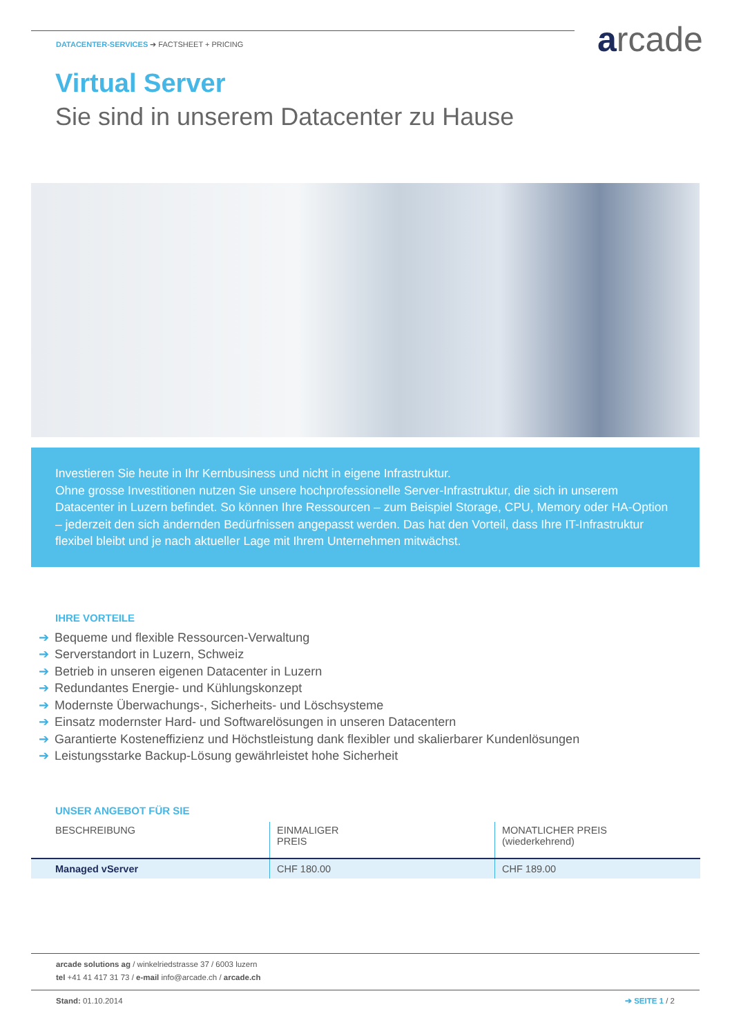arcade
DATACENTER-SERVICES ➔ FACTSHEET + PRICING
Virtual Server
Sie sind in unserem Datacenter zu Hause
Investieren Sie heute in Ihr Kernbusiness und nicht in eigene Infrastruktur.
Ohne grosse Investitionen nutzen Sie unsere hochprofessionelle Server-Infrastruktur, die sich in unserem Datacenter in Luzern befindet. So können Ihre Ressourcen – zum Beispiel Storage, CPU, Memory oder HA-Option – jederzeit den sich ändernden Bedürfnissen angepasst werden. Das hat den Vorteil, dass Ihre IT-Infrastruktur flexibel bleibt und je nach aktueller Lage mit Ihrem Unternehmen mitwächst.
IHRE VORTEILE
➔ Bequeme und flexible Ressourcen-Verwaltung
➔ Serverstandort in Luzern, Schweiz
➔ Betrieb in unseren eigenen Datacenter in Luzern
➔ Redundantes Energie- und Kühlungskonzept
➔ Modernste Überwachungs-, Sicherheits- und Löschsysteme
➔ Einsatz modernster Hard- und Softwarelösungen in unseren Datacentern
➔ Garantierte Kosteneffizienz und Höchstleistung dank flexibler und skalierbarer Kundenlösungen
➔ Leistungsstarke Backup-Lösung gewährleistet hohe Sicherheit
UNSER ANGEBOT FÜR SIE
| BESCHREIBUNG | EINMALIGER PREIS | MONATLICHER PREIS (wiederkehrend) |
| --- | --- | --- |
| Managed vServer | CHF 180.00 | CHF 189.00 |
arcade solutions ag / winkelriedstrasse 37 / 6003 luzern
tel +41 41 417 31 73 / e-mail info@arcade.ch / arcade.ch
Stand: 01.10.2014 ➔ SEITE 1 / 2